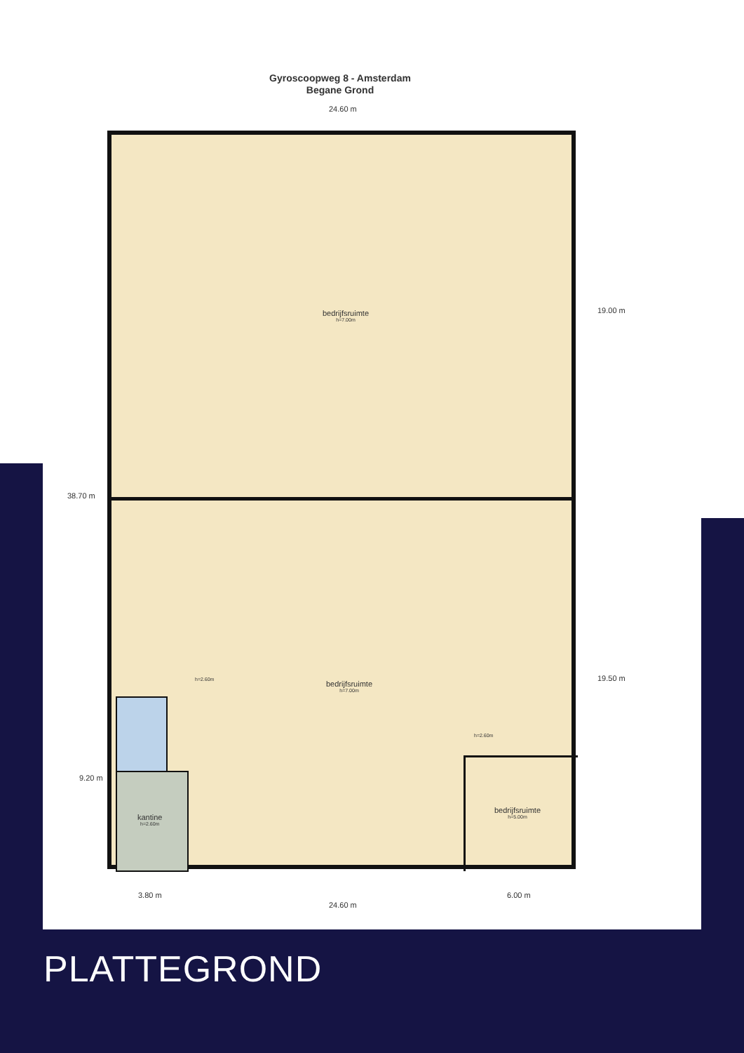Gyroscoopweg 8 - Amsterdam
Begane Grond
24.60 m
bedrijfsruimte
h=7.00m
h=2.60m bedrijfsruimte
h=7.00m
h=2.60m
kantine
h=2.60m
bedrijfsruimte
h=5.00m
38.70 m
19.00 m
19.50 m
9.20 m
3.80 m 6.00 m
24.60 m
PLATTEGROND